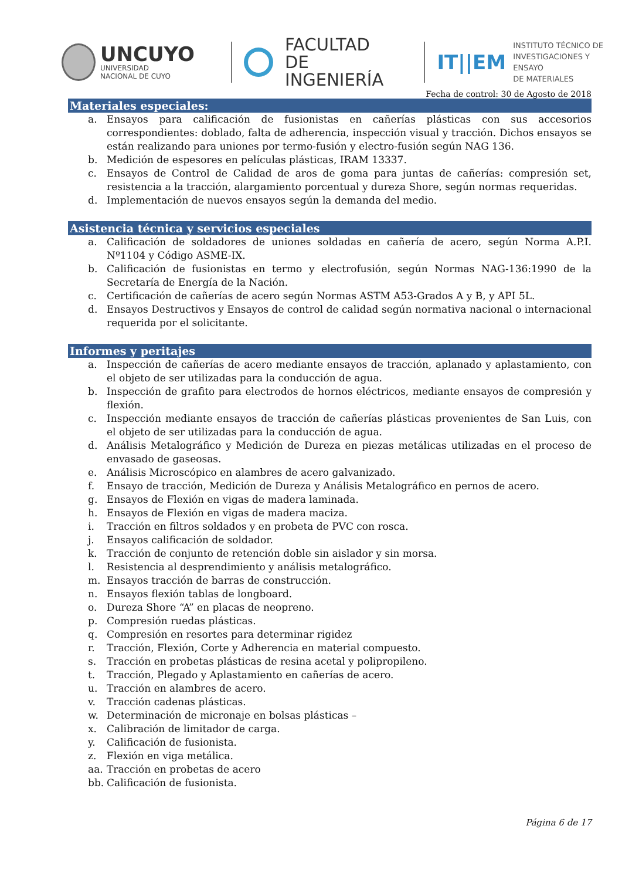UNCUYO
UNIVERSIDAD
NACIONAL DE CUYO
FACULTAD
DE INGENIERÍA
IT||EM
INSTITUTO TÉCNICO DE
INVESTIGACIONES Y ENSAYO
DE MATERIALES
Fecha de control: 30 de Agosto de 2018
Materiales especiales:
a. Ensayos para calificación de fusionistas en cañerías plásticas con sus accesorios correspondientes: doblado, falta de adherencia, inspección visual y tracción. Dichos ensayos se están realizando para uniones por termo-fusión y electro-fusión según NAG 136.
b. Medición de espesores en películas plásticas, IRAM 13337.
c. Ensayos de Control de Calidad de aros de goma para juntas de cañerías: compresión set, resistencia a la tracción, alargamiento porcentual y dureza Shore, según normas requeridas.
d. Implementación de nuevos ensayos según la demanda del medio.
Asistencia técnica y servicios especiales
a. Calificación de soldadores de uniones soldadas en cañería de acero, según Norma A.P.I. Nº1104 y Código ASME-IX.
b. Calificación de fusionistas en termo y electrofusión, según Normas NAG-136:1990 de la Secretaría de Energía de la Nación.
c. Certificación de cañerías de acero según Normas ASTM A53-Grados A y B, y API 5L.
d. Ensayos Destructivos y Ensayos de control de calidad según normativa nacional o internacional requerida por el solicitante.
Informes y peritajes
a. Inspección de cañerías de acero mediante ensayos de tracción, aplanado y aplastamiento, con el objeto de ser utilizadas para la conducción de agua.
b. Inspección de grafito para electrodos de hornos eléctricos, mediante ensayos de compresión y flexión.
c. Inspección mediante ensayos de tracción de cañerías plásticas provenientes de San Luis, con el objeto de ser utilizadas para la conducción de agua.
d. Análisis Metalográfico y Medición de Dureza en piezas metálicas utilizadas en el proceso de envasado de gaseosas.
e. Análisis Microscópico en alambres de acero galvanizado.
f. Ensayo de tracción, Medición de Dureza y Análisis Metalográfico en pernos de acero.
g. Ensayos de Flexión en vigas de madera laminada.
h. Ensayos de Flexión en vigas de madera maciza.
i. Tracción en filtros soldados y en probeta de PVC con rosca.
j. Ensayos calificación de soldador.
k. Tracción de conjunto de retención doble sin aislador y sin morsa.
l. Resistencia al desprendimiento y análisis metalográfico.
m. Ensayos tracción de barras de construcción.
n. Ensayos flexión tablas de longboard.
o. Dureza Shore “A” en placas de neopreno.
p. Compresión ruedas plásticas.
q. Compresión en resortes para determinar rigidez
r. Tracción, Flexión, Corte y Adherencia en material compuesto.
s. Tracción en probetas plásticas de resina acetal y polipropileno.
t. Tracción, Plegado y Aplastamiento en cañerías de acero.
u. Tracción en alambres de acero.
v. Tracción cadenas plásticas.
w. Determinación de micronaje en bolsas plásticas –
x. Calibración de limitador de carga.
y. Calificación de fusionista.
z. Flexión en viga metálica.
aa. Tracción en probetas de acero
bb. Calificación de fusionista.
Página 6 de 17